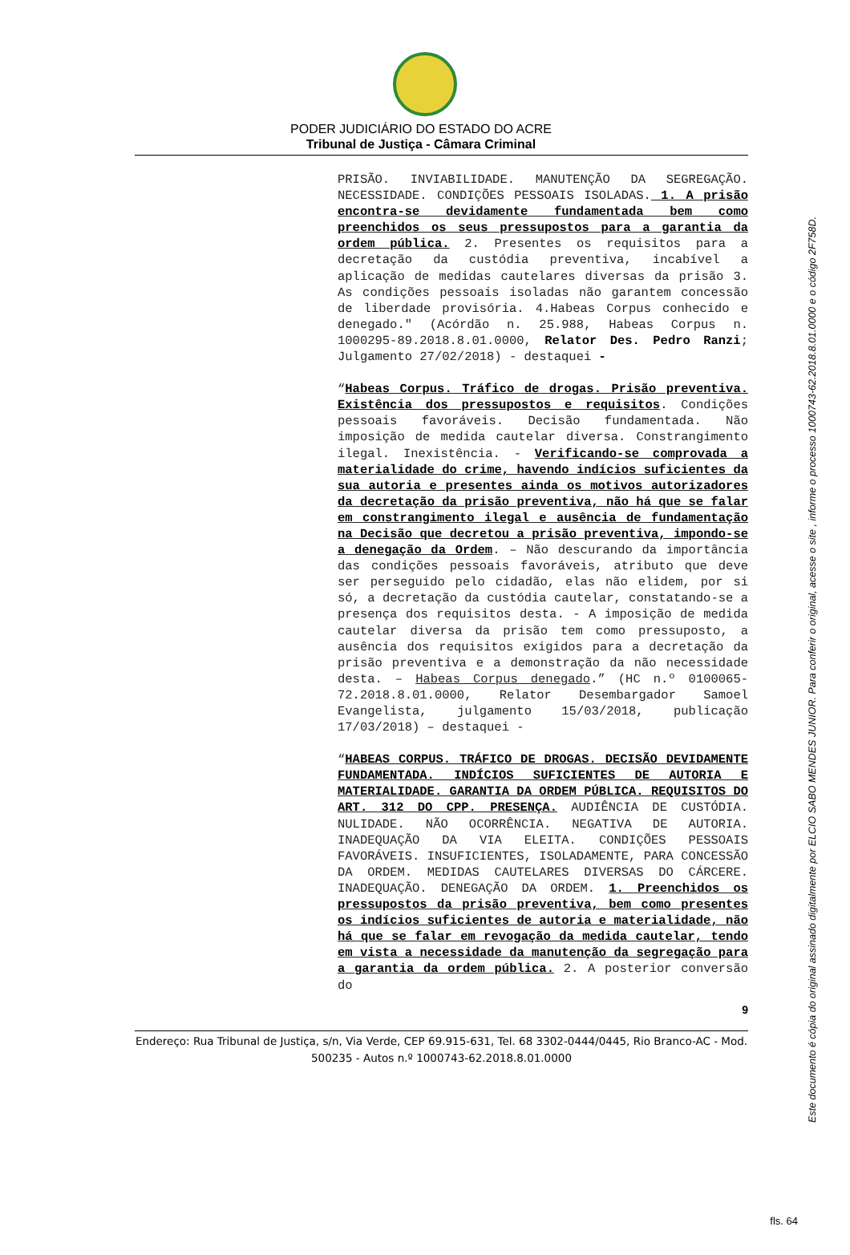PODER JUDICIÁRIO DO ESTADO DO ACRE
Tribunal de Justiça - Câmara Criminal
PRISÃO. INVIABILIDADE. MANUTENÇÃO DA SEGREGAÇÃO. NECESSIDADE. CONDIÇÕES PESSOAIS ISOLADAS. 1. A prisão encontra-se devidamente fundamentada bem como preenchidos os seus pressupostos para a garantia da ordem pública. 2. Presentes os requisitos para a decretação da custódia preventiva, incabível a aplicação de medidas cautelares diversas da prisão 3. As condições pessoais isoladas não garantem concessão de liberdade provisória. 4.Habeas Corpus conhecido e denegado." (Acórdão n. 25.988, Habeas Corpus n. 1000295-89.2018.8.01.0000, Relator Des. Pedro Ranzi; Julgamento 27/02/2018) - destaquei -
“Habeas Corpus. Tráfico de drogas. Prisão preventiva. Existência dos pressupostos e requisitos. Condições pessoais favoráveis. Decisão fundamentada. Não imposição de medida cautelar diversa. Constrangimento ilegal. Inexistência. - Verificando-se comprovada a materialidade do crime, havendo indícios suficientes da sua autoria e presentes ainda os motivos autorizadores da decretação da prisão preventiva, não há que se falar em constrangimento ilegal e ausência de fundamentação na Decisão que decretou a prisão preventiva, impondo-se a denegação da Ordem. – Não descurando da importância das condições pessoais favoráveis, atributo que deve ser perseguido pelo cidadão, elas não elidem, por si só, a decretação da custódia cautelar, constatando-se a presença dos requisitos desta. - A imposição de medida cautelar diversa da prisão tem como pressuposto, a ausência dos requisitos exigidos para a decretação da prisão preventiva e a demonstração da não necessidade desta. – Habeas Corpus denegado.” (HC n.º 0100065-72.2018.8.01.0000, Relator Desembargador Samoel Evangelista, julgamento 15/03/2018, publicação 17/03/2018) – destaquei -
“HABEAS CORPUS. TRÁFICO DE DROGAS. DECISÃO DEVIDAMENTE FUNDAMENTADA. INDÍCIOS SUFICIENTES DE AUTORIA E MATERIALIDADE. GARANTIA DA ORDEM PÚBLICA. REQUISITOS DO ART. 312 DO CPP. PRESENÇA. AUDIÊNCIA DE CUSTÓDIA. NULIDADE. NÃO OCORRÊNCIA. NEGATIVA DE AUTORIA. INADEQUAÇÃO DA VIA ELEITA. CONDIÇÕES PESSOAIS FAVORÁVEIS. INSUFICIENTES, ISOLADAMENTE, PARA CONCESSÃO DA ORDEM. MEDIDAS CAUTELARES DIVERSAS DO CÁRCERE. INADEQUAÇÃO. DENEGAÇÃO DA ORDEM. 1. Preenchidos os pressupostos da prisão preventiva, bem como presentes os indícios suficientes de autoria e materialidade, não há que se falar em revogação da medida cautelar, tendo em vista a necessidade da manutenção da segregação para a garantia da ordem pública. 2. A posterior conversão do
9
Endereço: Rua Tribunal de Justiça, s/n, Via Verde, CEP 69.915-631, Tel. 68 3302-0444/0445, Rio Branco-AC - Mod. 500235 - Autos n.º 1000743-62.2018.8.01.0000
Este documento é cópia do original assinado digitalmente por ELCIO SABO MENDES JUNIOR. Para conferir o original, acesse o site , informe o processo 1000743-62.2018.8.01.0000 e o código 2F758D.
fls. 64